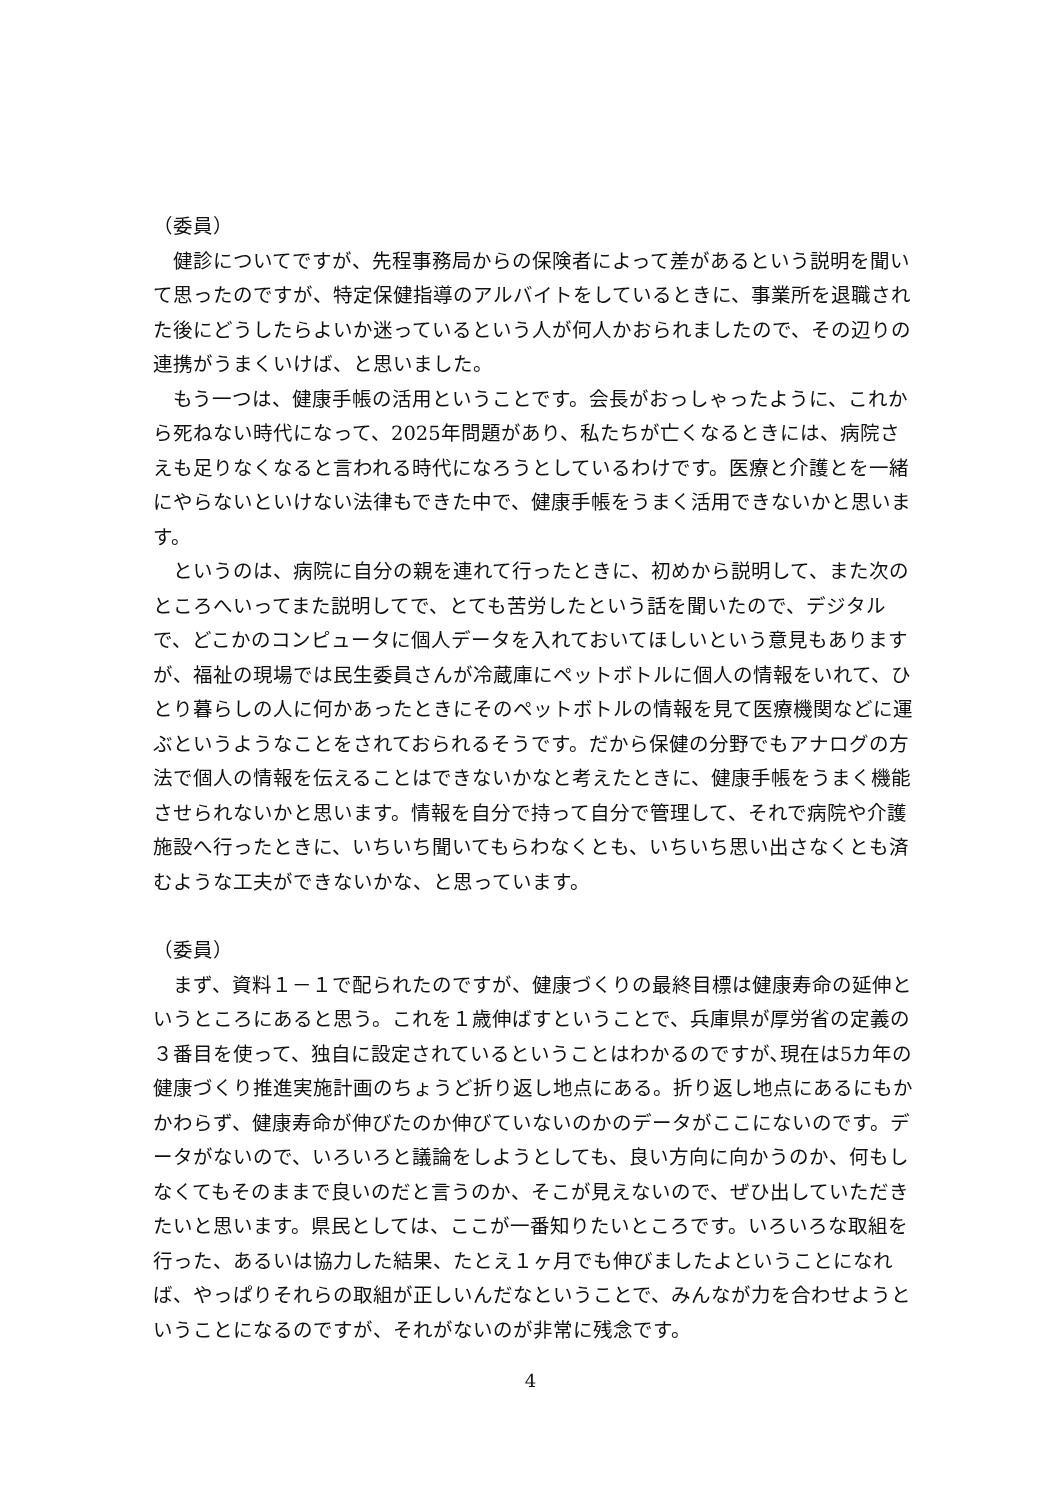（委員）
　健診についてですが、先程事務局からの保険者によって差があるという説明を聞いて思ったのですが、特定保健指導のアルバイトをしているときに、事業所を退職された後にどうしたらよいか迷っているという人が何人かおられましたので、その辺りの連携がうまくいけば、と思いました。
　もう一つは、健康手帳の活用ということです。会長がおっしゃったように、これから死ねない時代になって、2025年問題があり、私たちが亡くなるときには、病院さえも足りなくなると言われる時代になろうとしているわけです。医療と介護とを一緒にやらないといけない法律もできた中で、健康手帳をうまく活用できないかと思います。
　というのは、病院に自分の親を連れて行ったときに、初めから説明して、また次のところへいってまた説明してで、とても苦労したという話を聞いたので、デジタルで、どこかのコンピュータに個人データを入れておいてほしいという意見もありますが、福祉の現場では民生委員さんが冷蔵庫にペットボトルに個人の情報をいれて、ひとり暮らしの人に何かあったときにそのペットボトルの情報を見て医療機関などに運ぶというようなことをされておられるそうです。だから保健の分野でもアナログの方法で個人の情報を伝えることはできないかなと考えたときに、健康手帳をうまく機能させられないかと思います。情報を自分で持って自分で管理して、それで病院や介護施設へ行ったときに、いちいち聞いてもらわなくとも、いちいち思い出さなくとも済むような工夫ができないかな、と思っています。
（委員）
　まず、資料１－１で配られたのですが、健康づくりの最終目標は健康寿命の延伸というところにあると思う。これを１歳伸ばすということで、兵庫県が厚労省の定義の３番目を使って、独自に設定されているということはわかるのですが､現在は5カ年の健康づくり推進実施計画のちょうど折り返し地点にある。折り返し地点にあるにもかかわらず、健康寿命が伸びたのか伸びていないのかのデータがここにないのです。データがないので、いろいろと議論をしようとしても、良い方向に向かうのか、何もしなくてもそのままで良いのだと言うのか、そこが見えないので、ぜひ出していただきたいと思います。県民としては、ここが一番知りたいところです。いろいろな取組を行った、あるいは協力した結果、たとえ１ヶ月でも伸びましたよということになれば、やっぱりそれらの取組が正しいんだなということで、みんなが力を合わせようということになるのですが、それがないのが非常に残念です。
4